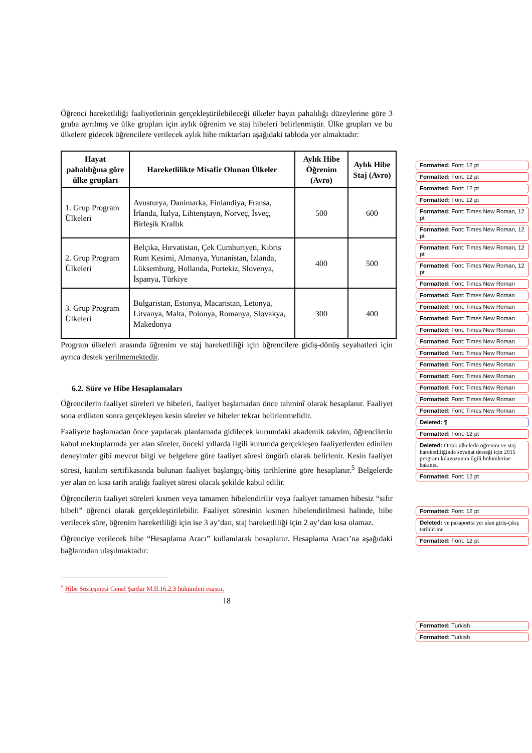Öğrenci hareketliliği faaliyetlerinin gerçekleştirilebileceği ülkeler hayat pahalılığı düzeylerine göre 3 gruba ayrılmış ve ülke grupları için aylık öğrenim ve staj hibeleri belirlenmiştir. Ülke grupları ve bu ülkelere gidecek öğrencilere verilecek aylık hibe miktarları aşağıdaki tabloda yer almaktadır:
| Hayat pahalılığına göre ülke grupları | Hareketlilikte Misafir Olunan Ülkeler | Aylık Hibe Öğrenim (Avro) | Aylık Hibe Staj (Avro) |
| --- | --- | --- | --- |
| 1. Grup Program Ülkeleri | Avusturya, Danimarka, Finlandiya, Fransa, İrlanda, İtalya, Lihtenştayn, Norveç, İsveç, Birleşik Krallık | 500 | 600 |
| 2. Grup Program Ülkeleri | Belçika, Hırvatistan, Çek Cumhuriyeti, Kıbrıs Rum Kesimi, Almanya, Yunanistan, İzlanda, Lüksemburg, Hollanda, Portekiz, Slovenya, İspanya, Türkiye | 400 | 500 |
| 3. Grup Program Ülkeleri | Bulgaristan, Estonya, Macaristan, Letonya, Litvanya, Malta, Polonya, Romanya, Slovakya, Makedonya | 300 | 400 |
Program ülkeleri arasında öğrenim ve staj hareketliliği için öğrencilere gidiş-dönüş seyahatleri için ayrıca destek verilmemektedir.
6.2. Süre ve Hibe Hesaplamaları
Öğrencilerin faaliyet süreleri ve hibeleri, faaliyet başlamadan önce tahminî olarak hesaplanır. Faaliyet sona erdikten sonra gerçekleşen kesin süreler ve hibeler tekrar belirlenmelidir.
Faaliyete başlamadan önce yapılacak planlamada gidilecek kurumdaki akademik takvim, öğrencilerin kabul mektuplarında yer alan süreler, önceki yıllarda ilgili kurumda gerçekleşen faaliyetlerden edinilen deneyimler gibi mevcut bilgi ve belgelere göre faaliyet süresi öngörü olarak belirlenir. Kesin faaliyet süresi, katılım sertifikasında bulunan faaliyet başlangıç-bitiş tarihlerine göre hesaplanır.<sup>5</sup> Belgelerde yer alan en kısa tarih aralığı faaliyet süresi olacak şekilde kabul edilir.
Öğrencilerin faaliyet süreleri kısmen veya tamamen hibelendirilir veya faaliyet tamamen hibesiz “sıfır hibeli” öğrenci olarak gerçekleştirilebilir. Faaliyet süresinin kısmen hibelendirilmesi halinde, hibe verilecek süre, öğrenim hareketliliği için ise 3 ay’dan, staj hareketliliği için 2 ay’dan kısa olamaz.
Öğrenciye verilecek hibe “Hesaplama Aracı” kullanılarak hesaplanır. Hesaplama Aracı’na aşağıdaki bağlantıdan ulaşılmaktadır:
<sup>5</sup> Hibe Sözleşmesi Genel Şartlar M.II.16.2.3 hükümleri esastır.
18
Formatted: Font: 12 pt
Formatted: Font: 12 pt
Formatted: Font: 12 pt
Formatted: Font: 12 pt
Formatted: Font: Times New Roman, 12 pt
Formatted: Font: Times New Roman, 12 pt
Formatted: Font: Times New Roman, 12 pt
Formatted: Font: Times New Roman, 12 pt
Formatted: Font: Times New Roman
Formatted: Font: Times New Roman
Formatted: Font: Times New Roman
Formatted: Font: Times New Roman
Formatted: Font: Times New Roman
Formatted: Font: Times New Roman
Formatted: Font: Times New Roman
Formatted: Font: Times New Roman
Formatted: Font: Times New Roman
Formatted: Font: Times New Roman
Formatted: Font: Times New Roman
Formatted: Font: Times New Roman
Deleted: ¶
Formatted: Font: 12 pt
Deleted: Ortak ülkelerle öğrenim ve staj hareketliliğinde seyahat desteği için 2015 program kılavuzunun ilgili bölümlerine bakınız.
Formatted: Font: 12 pt
Formatted: Font: 12 pt
Deleted: ve pasaportta yer alan giriş-çıkış tarihlerine
Formatted: Font: 12 pt
Formatted: Turkish
Formatted: Turkish